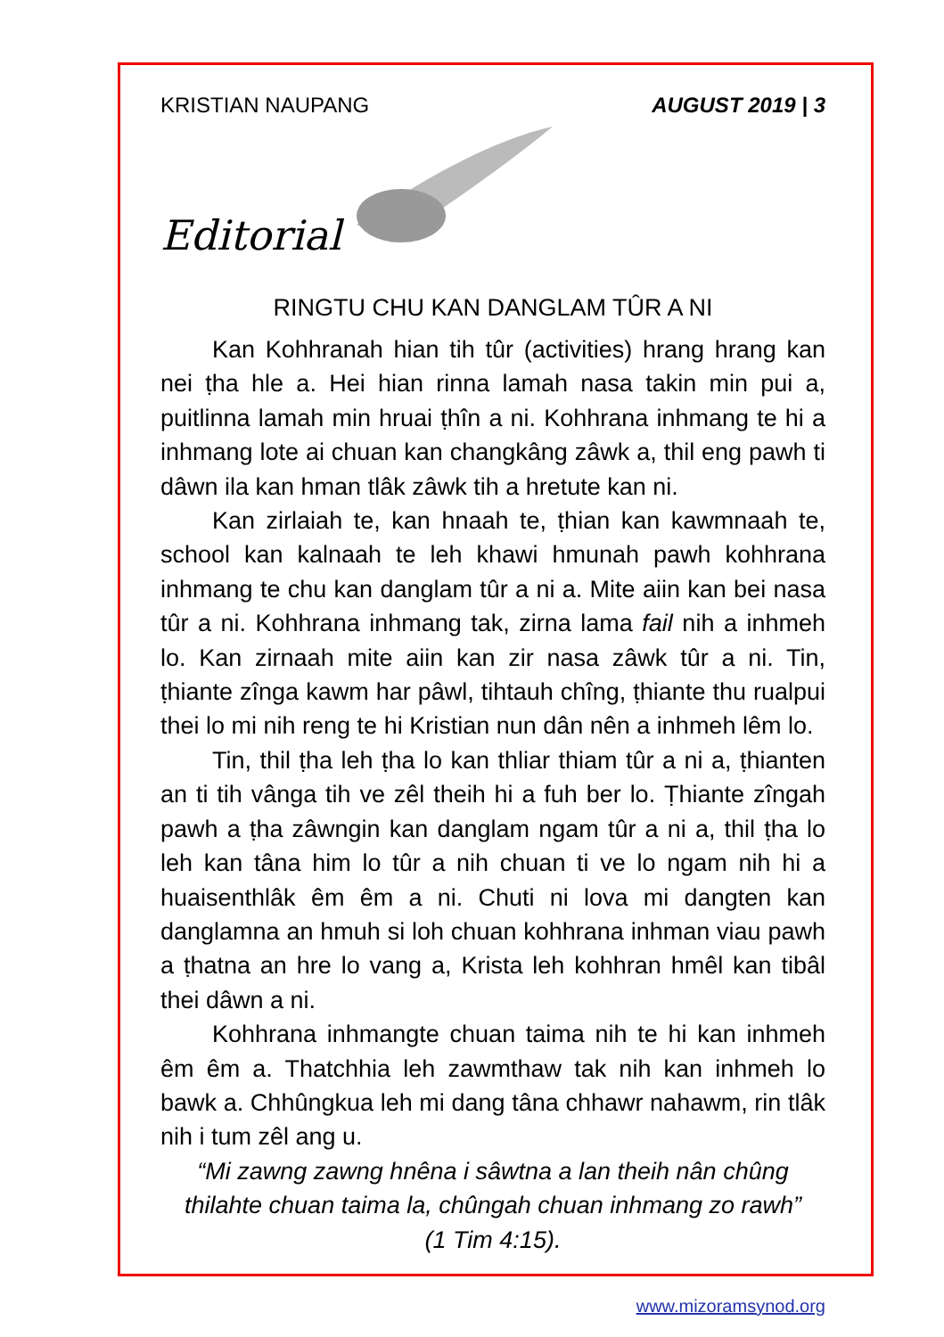KRISTIAN NAUPANG AUGUST 2019 | 3
Editorial
RINGTU CHU KAN DANGLAM TÛR A NI
Kan Kohhranah hian tih tûr (activities) hrang hrang kan nei ṭha hle a. Hei hian rinna lamah nasa takin min pui a, puitlinna lamah min hruai ṭhîn a ni. Kohhrana inhmang te hi a inhmang lote ai chuan kan changkâng zâwk a, thil eng pawh ti dâwn ila kan hman tlâk zâwk tih a hretute kan ni.
Kan zirlaiah te, kan hnaah te, ṭhian kan kawmnaah te, school kan kalnaah te leh khawi hmunah pawh kohhrana inhmang te chu kan danglam tûr a ni a. Mite aiin kan bei nasa tûr a ni. Kohhrana inhmang tak, zirna lama fail nih a inhmeh lo. Kan zirnaah mite aiin kan zir nasa zâwk tûr a ni. Tin, ṭhiante zînga kawm har pâwl, tihtauh chîng, ṭhiante thu rualpui thei lo mi nih reng te hi Kristian nun dân nên a inhmeh lêm lo.
Tin, thil ṭha leh ṭha lo kan thliar thiam tûr a ni a, ṭhianten an ti tih vânga tih ve zêl theih hi a fuh ber lo. Ṭhiante zîngah pawh a ṭha zâwngin kan danglam ngam tûr a ni a, thil ṭha lo leh kan tâna him lo tûr a nih chuan ti ve lo ngam nih hi a huaisenthlâk êm êm a ni. Chuti ni lova mi dangten kan danglamna an hmuh si loh chuan kohhrana inhman viau pawh a ṭhatna an hre lo vang a, Krista leh kohhran hmêl kan tibâl thei dâwn a ni.
Kohhrana inhmangte chuan taima nih te hi kan inhmeh êm êm a. Thatchhia leh zawmthaw tak nih kan inhmeh lo bawk a. Chhûngkua leh mi dang tâna chhawr nahawm, rin tlâk nih i tum zêl ang u.
“Mi zawng zawng hnêna i sâwtna a lan theih nân chûng thilahte chuan taima la, chûngah chuan inhmang zo rawh”
(1 Tim 4:15).
www.mizoramsynod.org